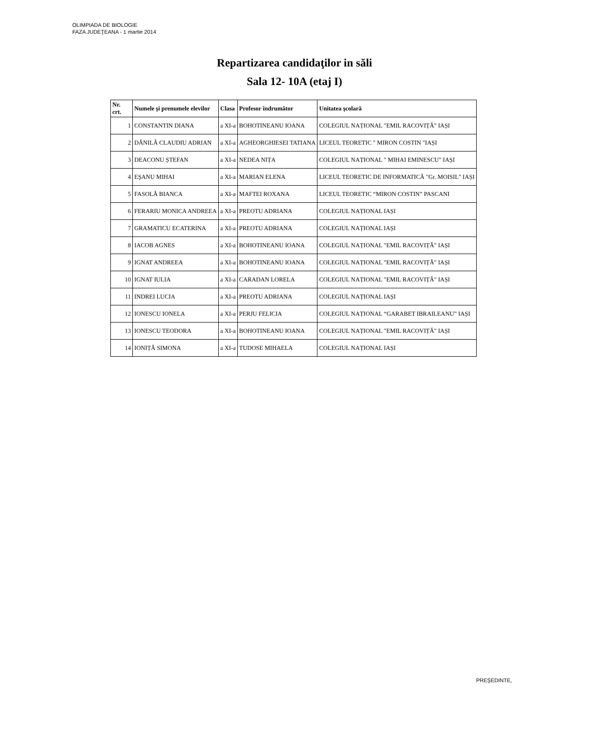OLIMPIADA DE BIOLOGIE
FAZA JUDEŢEANA - 1 martie 2014
Repartizarea candidaţilor in săli
Sala 12- 10A (etaj I)
| Nr. crt. | Numele şi prenumele elevilor | Clasa | Profesor îndrumător | Unitatea şcolară |
| --- | --- | --- | --- | --- |
| 1 | CONSTANTIN DIANA | a XI-a | BOHOTINEANU IOANA | COLEGIUL NAȚIONAL "EMIL RACOVIȚĂ" IAȘI |
| 2 | DĂNILĂ CLAUDIU ADRIAN | a XI-a | AGHEORGHIESEI TATIANA | LICEUL TEORETIC " MIRON COSTIN "IAȘI |
| 3 | DEACONU ȘTEFAN | a XI-a | NEDEA NIȚA | COLEGIUL NAȚIONAL " MIHAI EMINESCU" IAȘI |
| 4 | EŞANU MIHAI | a XI-a | MARIAN ELENA | LICEUL TEORETIC DE INFORMATICĂ "Gr. MOISIL" IAȘI |
| 5 | FASOLĂ BIANCA | a XI-a | MAFTEI ROXANA | LICEUL TEORETIC “MIRON COSTIN” PASCANI |
| 6 | FERARIU MONICA ANDREEA | a XI-a | PREOTU ADRIANA | COLEGIUL NAȚIONAL IAȘI |
| 7 | GRAMATICU ECATERINA | a XI-a | PREOTU ADRIANA | COLEGIUL NAȚIONAL IAȘI |
| 8 | IACOB AGNES | a XI-a | BOHOTINEANU IOANA | COLEGIUL NAȚIONAL "EMIL RACOVIȚĂ" IAȘI |
| 9 | IGNAT ANDREEA | a XI-a | BOHOTINEANU IOANA | COLEGIUL NAȚIONAL "EMIL RACOVIȚĂ" IAȘI |
| 10 | IGNAT IULIA | a XI-a | CARADAN LORELA | COLEGIUL NAȚIONAL "EMIL RACOVIȚĂ" IAȘI |
| 11 | INDREI LUCIA | a XI-a | PREOTU ADRIANA | COLEGIUL NAȚIONAL IAȘI |
| 12 | IONESCU IONELA | a XI-a | PERJU FELICIA | COLEGIUL NAȚIONAL “GARABET IBRAILEANU” IAȘI |
| 13 | IONESCU TEODORA | a XI-a | BOHOTINEANU IOANA | COLEGIUL NAȚIONAL "EMIL RACOVIȚĂ" IAȘI |
| 14 | IONIȚĂ SIMONA | a XI-a | TUDOSE MIHAELA | COLEGIUL NAȚIONAL IAȘI |
PREŞEDINTE,